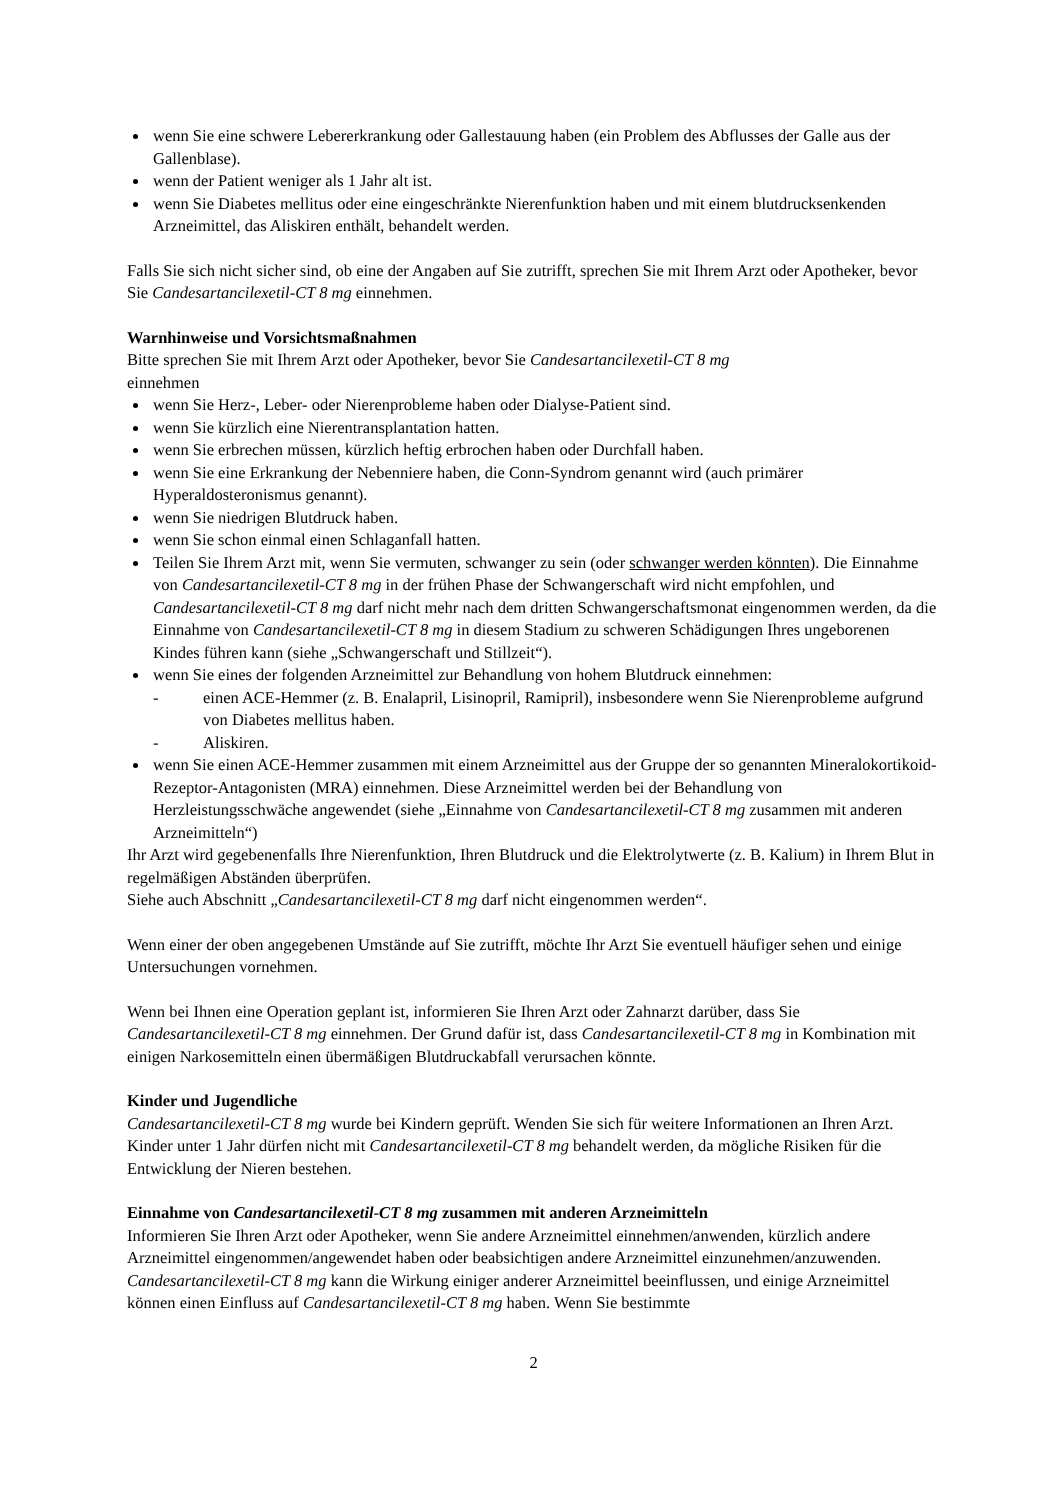wenn Sie eine schwere Lebererkrankung oder Gallestauung haben (ein Problem des Abflusses der Galle aus der Gallenblase).
wenn der Patient weniger als 1 Jahr alt ist.
wenn Sie Diabetes mellitus oder eine eingeschränkte Nierenfunktion haben und mit einem blutdrucksenkenden Arzneimittel, das Aliskiren enthält, behandelt werden.
Falls Sie sich nicht sicher sind, ob eine der Angaben auf Sie zutrifft, sprechen Sie mit Ihrem Arzt oder Apotheker, bevor Sie Candesartancilexetil-CT 8 mg einnehmen.
Warnhinweise und Vorsichtsmaßnahmen
Bitte sprechen Sie mit Ihrem Arzt oder Apotheker, bevor Sie Candesartancilexetil-CT 8 mg
einnehmen
wenn Sie Herz-, Leber- oder Nierenprobleme haben oder Dialyse-Patient sind.
wenn Sie kürzlich eine Nierentransplantation hatten.
wenn Sie erbrechen müssen, kürzlich heftig erbrochen haben oder Durchfall haben.
wenn Sie eine Erkrankung der Nebenniere haben, die Conn-Syndrom genannt wird (auch primärer Hyperaldosteronismus genannt).
wenn Sie niedrigen Blutdruck haben.
wenn Sie schon einmal einen Schlaganfall hatten.
Teilen Sie Ihrem Arzt mit, wenn Sie vermuten, schwanger zu sein (oder schwanger werden könnten). Die Einnahme von Candesartancilexetil-CT 8 mg in der frühen Phase der Schwangerschaft wird nicht empfohlen, und Candesartancilexetil-CT 8 mg darf nicht mehr nach dem dritten Schwangerschaftsmonat eingenommen werden, da die Einnahme von Candesartancilexetil-CT 8 mg in diesem Stadium zu schweren Schädigungen Ihres ungeborenen Kindes führen kann (siehe „Schwangerschaft und Stillzeit“).
wenn Sie eines der folgenden Arzneimittel zur Behandlung von hohem Blutdruck einnehmen:
- einen ACE-Hemmer (z. B. Enalapril, Lisinopril, Ramipril), insbesondere wenn Sie Nierenprobleme aufgrund von Diabetes mellitus haben.
- Aliskiren.
wenn Sie einen ACE-Hemmer zusammen mit einem Arzneimittel aus der Gruppe der so genannten Mineralokortikoid-Rezeptor-Antagonisten (MRA) einnehmen. Diese Arzneimittel werden bei der Behandlung von Herzleistungsschwäche angewendet (siehe „Einnahme von Candesartancilexetil-CT 8 mg zusammen mit anderen Arzneimitteln“)
Ihr Arzt wird gegebenenfalls Ihre Nierenfunktion, Ihren Blutdruck und die Elektrolytwerte (z. B. Kalium) in Ihrem Blut in regelmäßigen Abständen überprüfen.
Siehe auch Abschnitt „Candesartancilexetil-CT 8 mg darf nicht eingenommen werden“.
Wenn einer der oben angegebenen Umstände auf Sie zutrifft, möchte Ihr Arzt Sie eventuell häufiger sehen und einige Untersuchungen vornehmen.
Wenn bei Ihnen eine Operation geplant ist, informieren Sie Ihren Arzt oder Zahnarzt darüber, dass Sie Candesartancilexetil-CT 8 mg einnehmen. Der Grund dafür ist, dass Candesartancilexetil-CT 8 mg in Kombination mit einigen Narkosemitteln einen übermäßigen Blutdruckabfall verursachen könnte.
Kinder und Jugendliche
Candesartancilexetil-CT 8 mg wurde bei Kindern geprüft. Wenden Sie sich für weitere Informationen an Ihren Arzt. Kinder unter 1 Jahr dürfen nicht mit Candesartancilexetil-CT 8 mg behandelt werden, da mögliche Risiken für die Entwicklung der Nieren bestehen.
Einnahme von Candesartancilexetil-CT 8 mg zusammen mit anderen Arzneimitteln
Informieren Sie Ihren Arzt oder Apotheker, wenn Sie andere Arzneimittel einnehmen/anwenden, kürzlich andere Arzneimittel eingenommen/angewendet haben oder beabsichtigen andere Arzneimittel einzunehmen/anzuwenden.
Candesartancilexetil-CT 8 mg kann die Wirkung einiger anderer Arzneimittel beeinflussen, und einige Arzneimittel können einen Einfluss auf Candesartancilexetil-CT 8 mg haben. Wenn Sie bestimmte
2